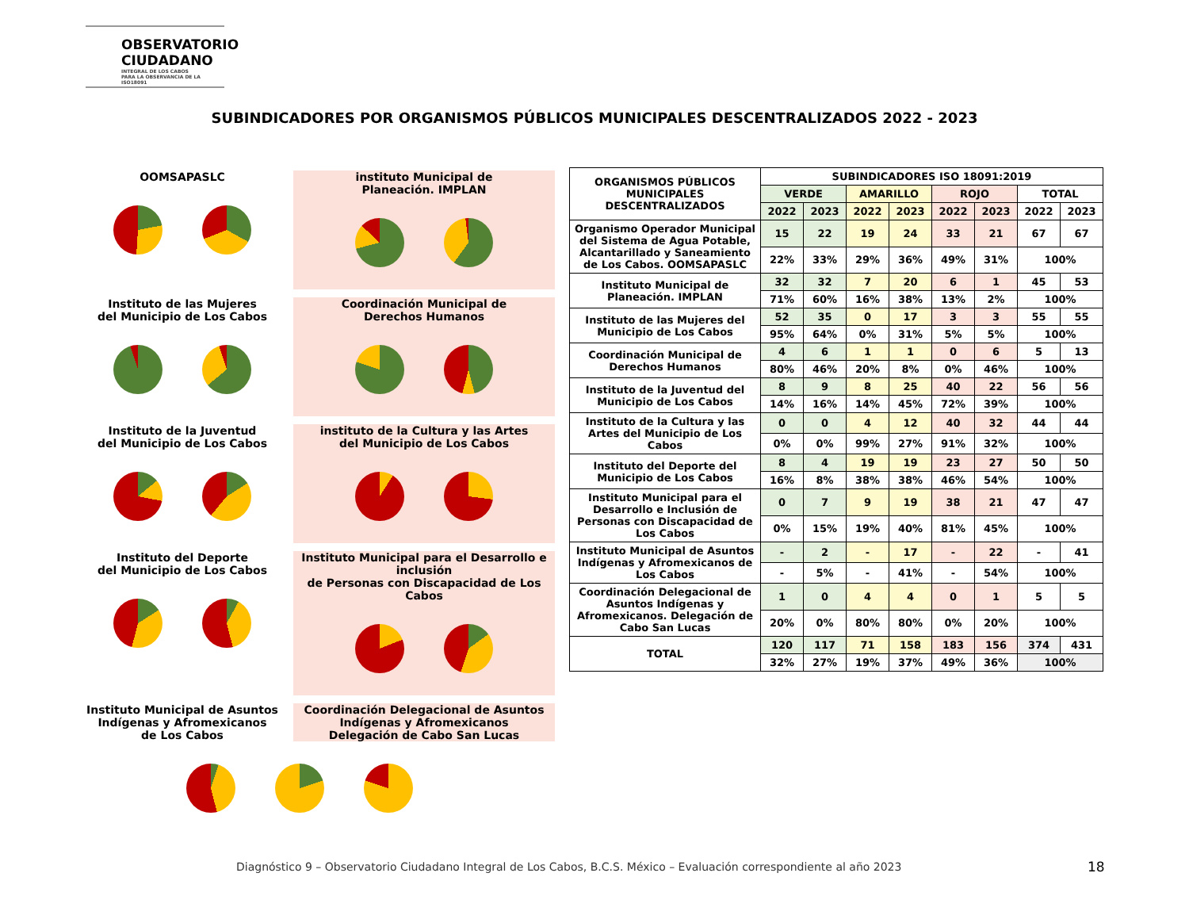OBSERVATORIO
CIUDADANO
INTEGRAL DE LOS CABOS
PARA LA OBSERVANCIA DE LA ISO18091
SUBINDICADORES POR ORGANISMOS PÚBLICOS MUNICIPALES DESCENTRALIZADOS 2022 - 2023
OOMSAPASLC instituto Municipal de
Planeación. IMPLAN
Instituto de las Mujeres
del Municipio de Los Cabos
Coordinación Municipal de
Derechos Humanos
Instituto de la Juventud
del Municipio de Los Cabos
instituto de la Cultura y las Artes
del Municipio de Los Cabos
Instituto del Deporte
del Municipio de Los Cabos
Instituto Municipal para el Desarrollo e inclusión
de Personas con Discapacidad de Los Cabos
Instituto Municipal de Asuntos
Indígenas y Afromexicanos
de Los Cabos
Coordinación Delegacional de Asuntos
Indígenas y Afromexicanos
Delegación de Cabo San Lucas
| ORGANISMOS PÚBLICOS MUNICIPALES DESCENTRALIZADOS | SUBINDICADORES ISO 18091:2019 | | | | | | | |
| --- | --- | --- | --- | --- | --- | --- | --- | --- |
| | VERDE | | AMARILLO | | ROJO | | TOTAL | |
| | 2022 | 2023 | 2022 | 2023 | 2022 | 2023 | 2022 | 2023 |
| Organismo Operador Municipal del Sistema de Agua Potable, Alcantarillado y Saneamiento de Los Cabos. OOMSAPASLC | 15 | 22 | 19 | 24 | 33 | 21 | 67 | 67 |
| | 22% | 33% | 29% | 36% | 49% | 31% | 100% | |
| Instituto Municipal de Planeación. IMPLAN | 32 | 32 | 7 | 20 | 6 | 1 | 45 | 53 |
| | 71% | 60% | 16% | 38% | 13% | 2% | 100% | |
| Instituto de las Mujeres del Municipio de Los Cabos | 52 | 35 | 0 | 17 | 3 | 3 | 55 | 55 |
| | 95% | 64% | 0% | 31% | 5% | 5% | 100% | |
| Coordinación Municipal de Derechos Humanos | 4 | 6 | 1 | 1 | 0 | 6 | 5 | 13 |
| | 80% | 46% | 20% | 8% | 0% | 46% | 100% | |
| Instituto de la Juventud del Municipio de Los Cabos | 8 | 9 | 8 | 25 | 40 | 22 | 56 | 56 |
| | 14% | 16% | 14% | 45% | 72% | 39% | 100% | |
| Instituto de la Cultura y las Artes del Municipio de Los Cabos | 0 | 0 | 4 | 12 | 40 | 32 | 44 | 44 |
| | 0% | 0% | 99% | 27% | 91% | 32% | 100% | |
| Instituto del Deporte del Municipio de Los Cabos | 8 | 4 | 19 | 19 | 23 | 27 | 50 | 50 |
| | 16% | 8% | 38% | 38% | 46% | 54% | 100% | |
| Instituto Municipal para el Desarrollo e Inclusión de Personas con Discapacidad de Los Cabos | 0 | 7 | 9 | 19 | 38 | 21 | 47 | 47 |
| | 0% | 15% | 19% | 40% | 81% | 45% | 100% | |
| Instituto Municipal de Asuntos Indígenas y Afromexicanos de Los Cabos | - | 2 | - | 17 | - | 22 | - | 41 |
| | - | 5% | - | 41% | - | 54% | 100% | |
| Coordinación Delegacional de Asuntos Indígenas y Afromexicanos. Delegación de Cabo San Lucas | 1 | 0 | 4 | 4 | 0 | 1 | 5 | 5 |
| | 20% | 0% | 80% | 80% | 0% | 20% | 100% | |
| TOTAL | 120 | 117 | 71 | 158 | 183 | 156 | 374 | 431 |
| | 32% | 27% | 19% | 37% | 49% | 36% | 100% | |
Diagnóstico 9 – Observatorio Ciudadano Integral de Los Cabos, B.C.S. México – Evaluación correspondiente al año 2023
18